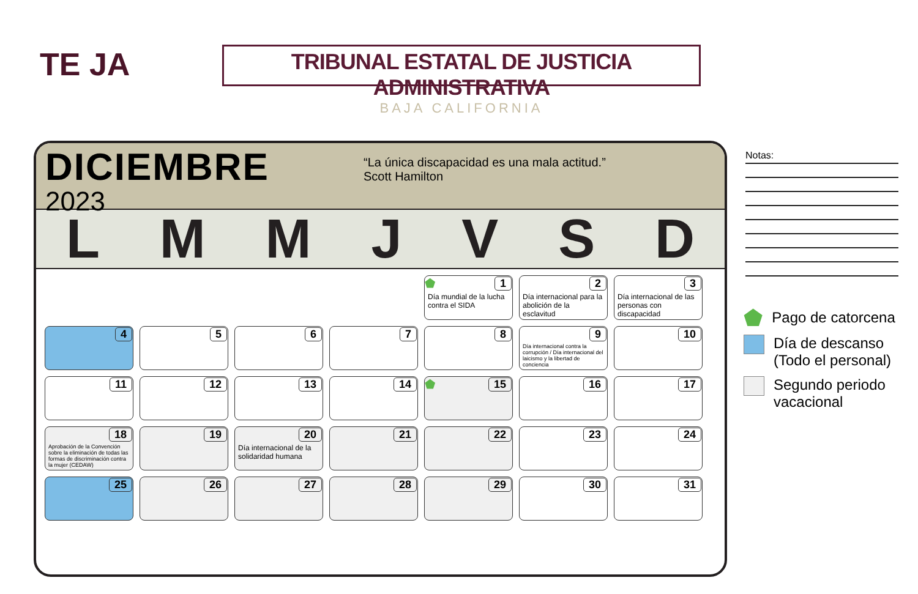TE JA
TRIBUNAL ESTATAL DE JUSTICIA ADMINISTRATIVA
BAJA CALIFORNIA
DICIEMBRE
2023
“La única discapacidad es una mala actitud.”
Scott Hamilton
LMMJVSD
| | | | | ⬟ 1 Día mundial de la lucha contra el SIDA | 2 Día internacional para la abolición de la esclavitud | 3 Día internacional de las personas con discapacidad |
| 4 | 5 | 6 | 7 | 8 | 9 Día internacional contra la corrupción / Día internacional del laicismo y la libertad de conciencia | 10 |
| 11 | 12 | 13 | 14 | ⬟ 15 | 16 | 17 |
| 18 Aprobación de la Convención sobre la eliminación de todas las formas de discriminación contra la mujer (CEDAW) | 19 | 20 Día internacional de la solidaridad humana | 21 | 22 | 23 | 24 |
| 25 | 26 | 27 | 28 | 29 | 30 | 31 |
Notas:
⬟ Pago de catorcena
Día de descanso
(Todo el personal)
Segundo periodo
vacacional